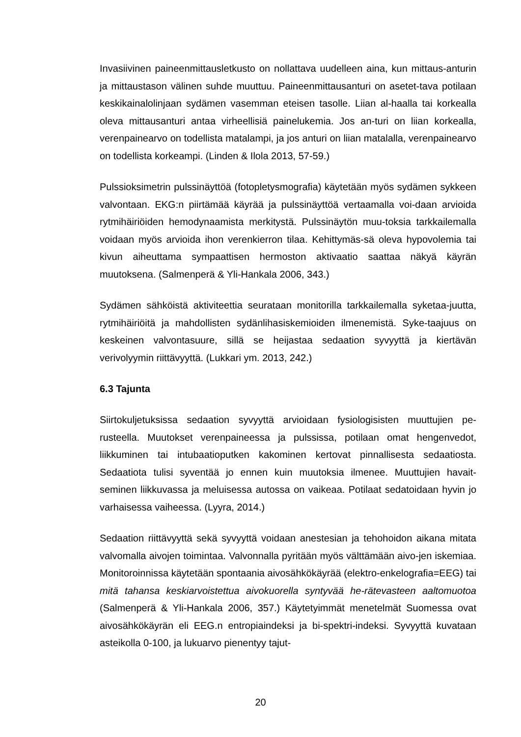Invasiivinen paineenmittausletkusto on nollattava uudelleen aina, kun mittaus-anturin ja mittaustason välinen suhde muuttuu. Paineenmittausanturi on asetet-tava potilaan keskikainalolinjaan sydämen vasemman eteisen tasolle. Liian al-haalla tai korkealla oleva mittausanturi antaa virheellisiä painelukemia. Jos an-turi on liian korkealla, verenpainearvo on todellista matalampi, ja jos anturi on liian matalalla, verenpainearvo on todellista korkeampi. (Linden & Ilola 2013, 57-59.)
Pulssioksimetrin pulssinäyttöä (fotopletysmografia) käytetään myös sydämen sykkeen valvontaan. EKG:n piirtämää käyrää ja pulssinäyttöä vertaamalla voi-daan arvioida rytmihäiriöiden hemodynaamista merkitystä. Pulssinäytön muu-toksia tarkkailemalla voidaan myös arvioida ihon verenkierron tilaa. Kehittymäs-sä oleva hypovolemia tai kivun aiheuttama sympaattisen hermoston aktivaatio saattaa näkyä käyrän muutoksena. (Salmenperä & Yli-Hankala 2006, 343.)
Sydämen sähköistä aktiviteettia seurataan monitorilla tarkkailemalla syketaa-juutta, rytmihäiriöitä ja mahdollisten sydänlihasiskemioiden ilmenemistä. Syke-taajuus on keskeinen valvontasuure, sillä se heijastaa sedaation syvyyttä ja kiertävän verivolyymin riittävyyttä. (Lukkari ym. 2013, 242.)
6.3 Tajunta
Siirtokuljetuksissa sedaation syvyyttä arvioidaan fysiologisisten muuttujien pe-rusteella. Muutokset verenpaineessa ja pulssissa, potilaan omat hengenvedot, liikkuminen tai intubaatioputken kakominen kertovat pinnallisesta sedaatiosta. Sedaatiota tulisi syventää jo ennen kuin muutoksia ilmenee. Muuttujien havait-seminen liikkuvassa ja meluisessa autossa on vaikeaa. Potilaat sedatoidaan hyvin jo varhaisessa vaiheessa. (Lyyra, 2014.)
Sedaation riittävyyttä sekä syvyyttä voidaan anestesian ja tehohoidon aikana mitata valvomalla aivojen toimintaa. Valvonnalla pyritään myös välttämään aivo-jen iskemiaa. Monitoroinnissa käytetään spontaania aivosähkökäyrää (elektro-enkelografia=EEG) tai mitä tahansa keskiarvoistettua aivokuorella syntyvää he-rätevasteen aaltomuotoa (Salmenperä & Yli-Hankala 2006, 357.) Käytetyimmät menetelmät Suomessa ovat aivosähkökäyrän eli EEG.n entropiaindeksi ja bi-spektri-indeksi. Syvyyttä kuvataan asteikolla 0-100, ja lukuarvo pienentyy tajut-
20